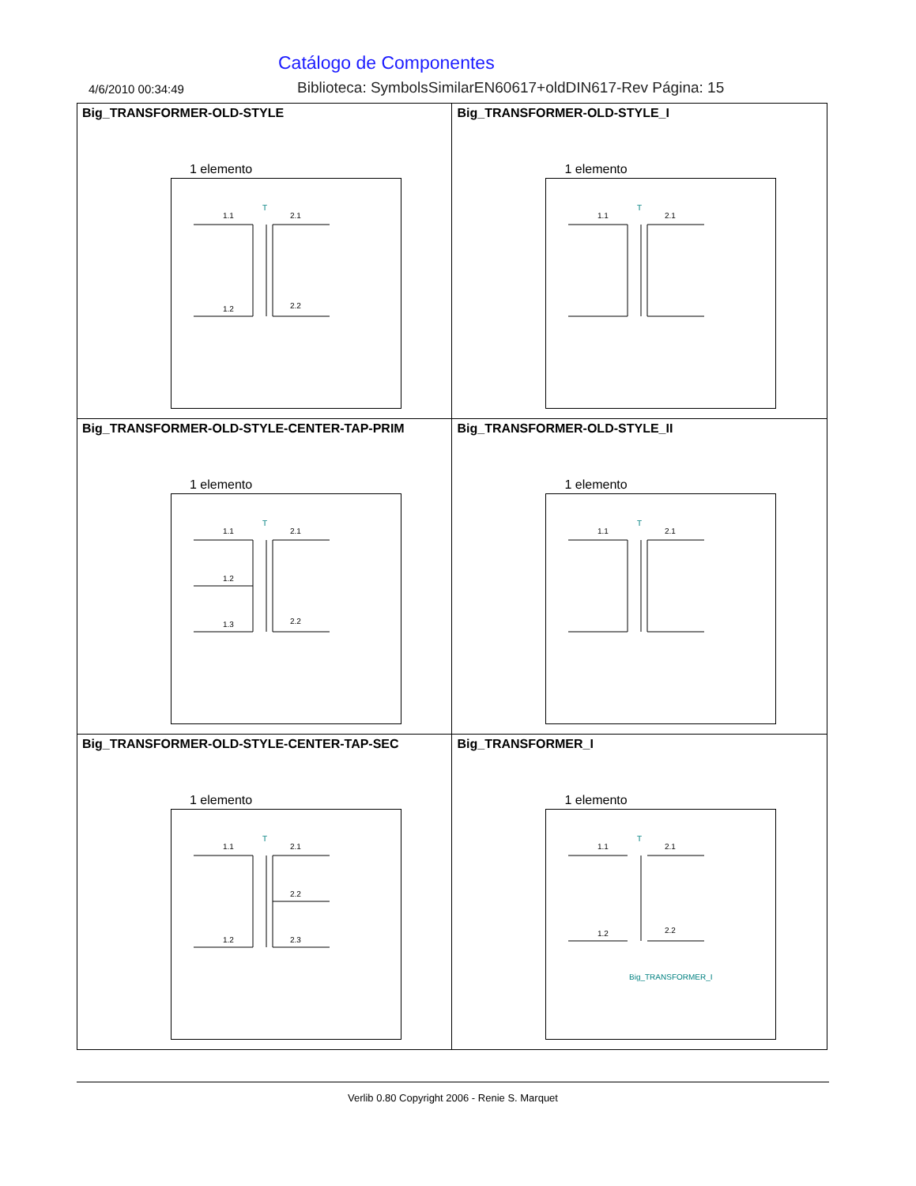Catálogo de Componentes
4/6/2010 00:34:49
Biblioteca: SymbolsSimilarEN60617+oldDIN617-Rev Página: 15
| Big_TRANSFORMER-OLD-STYLE 1 elemento T 1.1 2.1 1.2 2.2 | Big_TRANSFORMER-OLD-STYLE_I 1 elemento T 1.1 2.1 |
| Big_TRANSFORMER-OLD-STYLE-CENTER-TAP-PRIM 1 elemento T 1.1 1.2 1.3 2.1 2.2 | Big_TRANSFORMER-OLD-STYLE_II 1 elemento T 1.1 2.1 |
| Big_TRANSFORMER-OLD-STYLE-CENTER-TAP-SEC 1 elemento T 1.1 1.2 2.1 2.2 2.3 | Big_TRANSFORMER_I 1 elemento T 1.1 2.1 1.2 2.2 Big_TRANSFORMER_I |
Verlib 0.80 Copyright 2006 - Renie S. Marquet